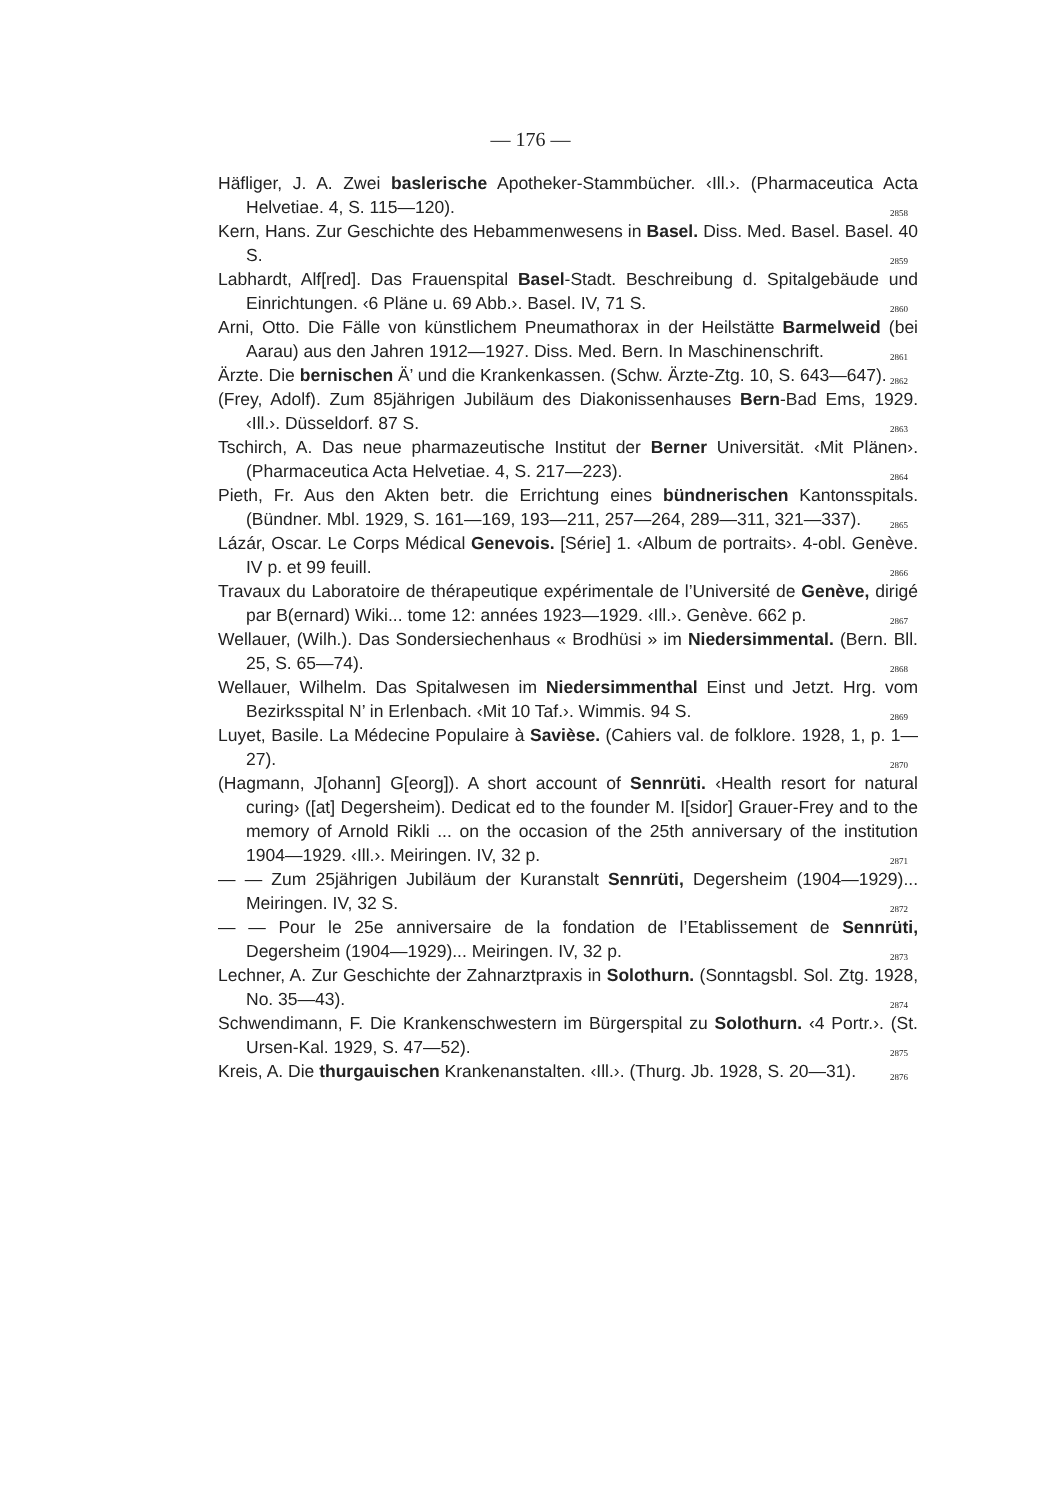— 176 —
Häfliger, J. A. Zwei baslerische Apotheker-Stammbücher. ‹Ill.›. (Pharmaceutica Acta Helvetiae. 4, S. 115—120). 2858
Kern, Hans. Zur Geschichte des Hebammenwesens in Basel. Diss. Med. Basel. Basel. 40 S. 2859
Labhardt, Alf[red]. Das Frauenspital Basel-Stadt. Beschreibung d. Spitalgebäude und Einrichtungen. ‹6 Pläne u. 69 Abb.›. Basel. IV, 71 S. 2860
Arni, Otto. Die Fälle von künstlichem Pneumathorax in der Heilstätte Barmelweid (bei Aarau) aus den Jahren 1912—1927. Diss. Med. Bern. In Maschinenschrift. 2861
Ärzte. Die bernischen Ä’ und die Krankenkassen. (Schw. Ärzte-Ztg. 10, S. 643—647). 2862
(Frey, Adolf). Zum 85jährigen Jubiläum des Diakonissenhauses Bern-Bad Ems, 1929. ‹Ill.›. Düsseldorf. 87 S. 2863
Tschirch, A. Das neue pharmazeutische Institut der Berner Universität. ‹Mit Plänen›. (Pharmaceutica Acta Helvetiae. 4, S. 217—223). 2864
Pieth, Fr. Aus den Akten betr. die Errichtung eines bündnerischen Kantonsspitals. (Bündner. Mbl. 1929, S. 161—169, 193—211, 257—264, 289—311, 321—337). 2865
Lázár, Oscar. Le Corps Médical Genevois. [Série] 1. ‹Album de portraits›. 4-obl. Genève. IV p. et 99 feuill. 2866
Travaux du Laboratoire de thérapeutique expérimentale de l’Université de Genève, dirigé par B(ernard) Wiki... tome 12: années 1923—1929. ‹Ill.›. Genève. 662 p. 2867
Wellauer, (Wilh.). Das Sondersiechenhaus « Brodhüsi » im Niedersimmental. (Bern. Bll. 25, S. 65—74). 2868
Wellauer, Wilhelm. Das Spitalwesen im Niedersimmenthal Einst und Jetzt. Hrg. vom Bezirksspital N’ in Erlenbach. ‹Mit 10 Taf.›. Wimmis. 94 S. 2869
Luyet, Basile. La Médecine Populaire à Savièse. (Cahiers val. de folklore. 1928, 1, p. 1—27). 2870
(Hagmann, J[ohann] G[eorg]). A short account of Sennrüti. ‹Health resort for natural curing› ([at] Degersheim). Dedicat ed to the founder M. I[sidor] Grauer-Frey and to the memory of Arnold Rikli ... on the occasion of the 25th anniversary of the institution 1904—1929. ‹Ill.›. Meiringen. IV, 32 p. 2871
— — Zum 25jährigen Jubiläum der Kuranstalt Sennrüti, Degersheim (1904—1929)... Meiringen. IV, 32 S. 2872
— — Pour le 25e anniversaire de la fondation de l’Etablissement de Sennrüti, Degersheim (1904—1929)... Meiringen. IV, 32 p. 2873
Lechner, A. Zur Geschichte der Zahnarztpraxis in Solothurn. (Sonntagsbl. Sol. Ztg. 1928, No. 35—43). 2874
Schwendimann, F. Die Krankenschwestern im Bürgerspital zu Solothurn. ‹4 Portr.›. (St. Ursen-Kal. 1929, S. 47—52). 2875
Kreis, A. Die thurgauischen Krankenanstalten. ‹Ill.›. (Thurg. Jb. 1928, S. 20—31). 2876